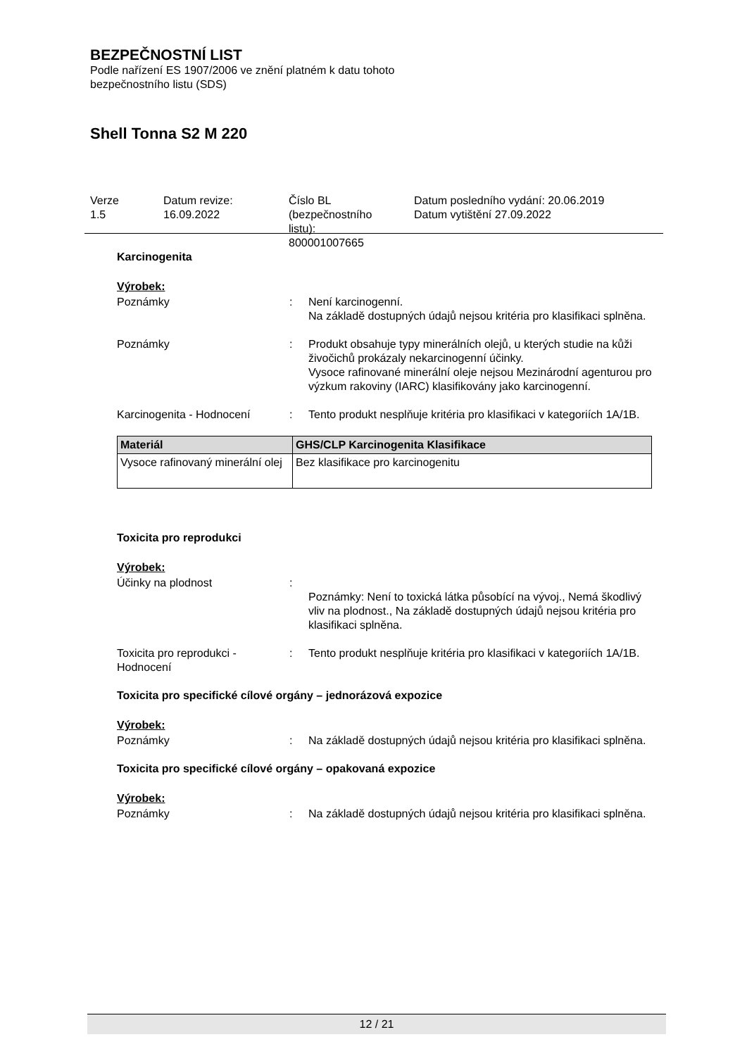BEZPEČNOSTNÍ LIST
Podle nařízení ES 1907/2006 ve znění platném k datu tohoto
bezpečnostního listu (SDS)
Shell Tonna S2 M 220
Verze
1.5
Datum revize:
16.09.2022
Číslo BL
(bezpečnostního
listu):
800001007665
Datum posledního vydání: 20.06.2019
Datum vytištění 27.09.2022
Karcinogenita
Výrobek:
Poznámky : Není karcinogenní.
Na základě dostupných údajů nejsou kritéria pro klasifikaci splněna.
Poznámky : Produkt obsahuje typy minerálních olejů, u kterých studie na kůži živočichů prokázaly nekarcinogenní účinky.
Vysoce rafinované minerální oleje nejsou Mezinárodní agenturou pro výzkum rakoviny (IARC) klasifikovány jako karcinogenní.
Karcinogenita - Hodnocení : Tento produkt nesplňuje kritéria pro klasifikaci v kategoriích 1A/1B.
| Materiál | GHS/CLP Karcinogenita Klasifikace |
| --- | --- |
| Vysoce rafinovaný minerální olej | Bez klasifikace pro karcinogenitu |
Toxicita pro reprodukci
Výrobek:
Účinky na plodnost :
Poznámky: Není to toxická látka působící na vývoj., Nemá škodlivý vliv na plodnost., Na základě dostupných údajů nejsou kritéria pro klasifikaci splněna.
Toxicita pro reprodukci - Hodnocení
: Tento produkt nesplňuje kritéria pro klasifikaci v kategoriích 1A/1B.
Toxicita pro specifické cílové orgány – jednorázová expozice
Výrobek:
Poznámky : Na základě dostupných údajů nejsou kritéria pro klasifikaci splněna.
Toxicita pro specifické cílové orgány – opakovaná expozice
Výrobek:
Poznámky : Na základě dostupných údajů nejsou kritéria pro klasifikaci splněna.
12 / 21